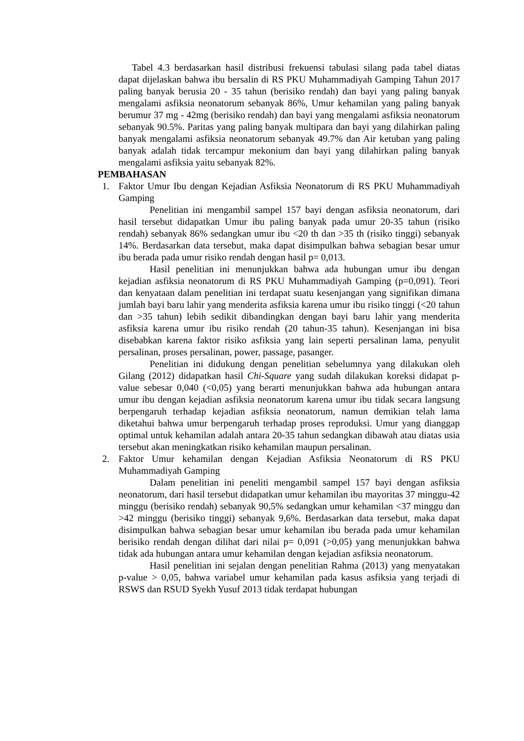Tabel 4.3 berdasarkan hasil distribusi frekuensi tabulasi silang pada tabel diatas dapat dijelaskan bahwa ibu bersalin di RS PKU Muhammadiyah Gamping Tahun 2017 paling banyak berusia 20 - 35 tahun (berisiko rendah) dan bayi yang paling banyak mengalami asfiksia neonatorum sebanyak 86%, Umur kehamilan yang paling banyak berumur 37 mg - 42mg (berisiko rendah) dan bayi yang mengalami asfiksia neonatorum sebanyak 90.5%. Paritas yang paling banyak multipara dan bayi yang dilahirkan paling banyak mengalami asfiksia neonatorum sebanyak 49.7% dan Air ketuban yang paling banyak adalah tidak tercampur mekonium dan bayi yang dilahirkan paling banyak mengalami asfiksia yaitu sebanyak 82%.
PEMBAHASAN
1. Faktor Umur Ibu dengan Kejadian Asfiksia Neonatorum di RS PKU Muhammadiyah Gamping
Penelitian ini mengambil sampel 157 bayi dengan asfiksia neonatorum, dari hasil tersebut didapatkan Umur ibu paling banyak pada umur 20-35 tahun (risiko rendah) sebanyak 86% sedangkan umur ibu <20 th dan >35 th (risiko tinggi) sebanyak 14%. Berdasarkan data tersebut, maka dapat disimpulkan bahwa sebagian besar umur ibu berada pada umur risiko rendah dengan hasil p= 0,013.
Hasil penelitian ini menunjukkan bahwa ada hubungan umur ibu dengan kejadian asfiksia neonatorum di RS PKU Muhammadiyah Gamping (p=0,091). Teori dan kenyataan dalam penelitian ini terdapat suatu kesenjangan yang signifikan dimana jumlah bayi baru lahir yang menderita asfiksia karena umur ibu risiko tinggi (<20 tahun dan >35 tahun) lebih sedikit dibandingkan dengan bayi baru lahir yang menderita asfiksia karena umur ibu risiko rendah (20 tahun-35 tahun). Kesenjangan ini bisa disebabkan karena faktor risiko asfiksia yang lain seperti persalinan lama, penyulit persalinan, proses persalinan, power, passage, pasanger.
Penelitian ini didukung dengan penelitian sebelumnya yang dilakukan oleh Gilang (2012) didapatkan hasil Chi-Square yang sudah dilakukan koreksi didapat p-value sebesar 0,040 (<0,05) yang berarti menunjukkan bahwa ada hubungan antara umur ibu dengan kejadian asfiksia neonatorum karena umur ibu tidak secara langsung berpengaruh terhadap kejadian asfiksia neonatorum, namun demikian telah lama diketahui bahwa umur berpengaruh terhadap proses reproduksi. Umur yang dianggap optimal untuk kehamilan adalah antara 20-35 tahun sedangkan dibawah atau diatas usia tersebut akan meningkatkan risiko kehamilan maupun persalinan.
2. Faktor Umur kehamilan dengan Kejadian Asfiksia Neonatorum di RS PKU Muhammadiyah Gamping
Dalam penelitian ini peneliti mengambil sampel 157 bayi dengan asfiksia neonatorum, dari hasil tersebut didapatkan umur kehamilan ibu mayoritas 37 minggu-42 minggu (berisiko rendah) sebanyak 90,5% sedangkan umur kehamilan <37 minggu dan >42 minggu (berisiko tinggi) sebanyak 9,6%. Berdasarkan data tersebut, maka dapat disimpulkan bahwa sebagian besar umur kehamilan ibu berada pada umur kehamilan berisiko rendah dengan dilihat dari nilai p= 0,091 (>0,05) yang menunjukkan bahwa tidak ada hubungan antara umur kehamilan dengan kejadian asfiksia neonatorum.
Hasil penelitian ini sejalan dengan penelitian Rahma (2013) yang menyatakan p-value > 0,05, bahwa variabel umur kehamilan pada kasus asfiksia yang terjadi di RSWS dan RSUD Syekh Yusuf 2013 tidak terdapat hubungan